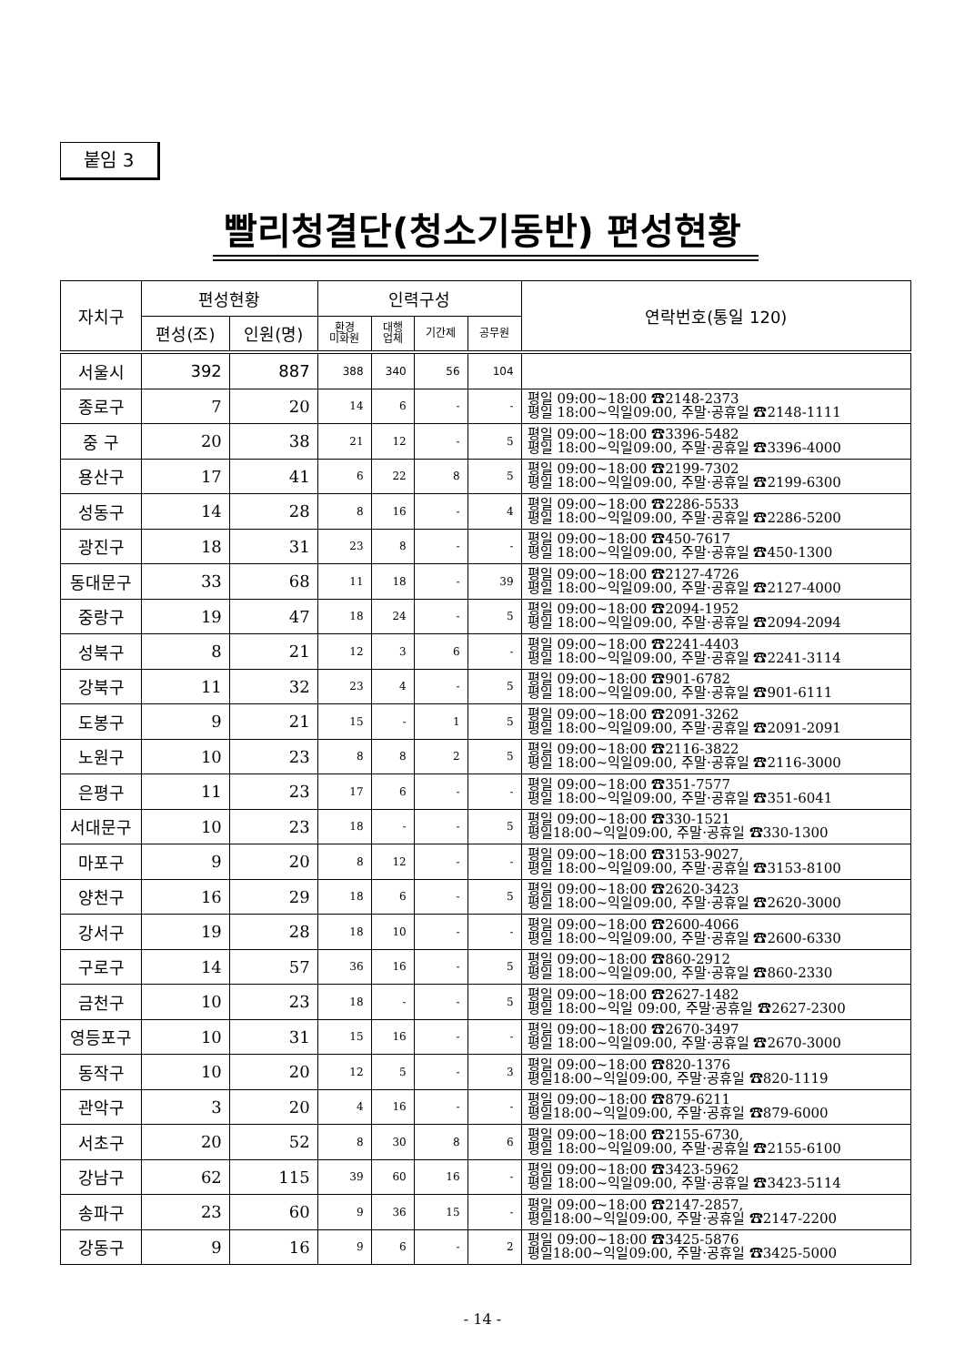붙임 3
빨리청결단(청소기동반) 편성현황
| 자치구 | 편성현황 | | 인력구성 | | | | 연락번호(통일 120) |
| --- | --- | --- | --- | --- | --- | --- | --- |
| | 편성(조) | 인원(명) | 환경 미화원 | 대행 업체 | 기간제 | 공무원 | |
| 서울시 | 392 | 887 | 388 | 340 | 56 | 104 | |
| 종로구 | 7 | 20 | 14 | 6 | - | - | 평일 09:00~18:00 ☎2148-2373 평일 18:00~익일09:00, 주말·공휴일 ☎2148-1111 |
| 중 구 | 20 | 38 | 21 | 12 | - | 5 | 평일 09:00~18:00 ☎3396-5482 평일 18:00~익일09:00, 주말·공휴일 ☎3396-4000 |
| 용산구 | 17 | 41 | 6 | 22 | 8 | 5 | 평일 09:00~18:00 ☎2199-7302 평일 18:00~익일09:00, 주말·공휴일 ☎2199-6300 |
| 성동구 | 14 | 28 | 8 | 16 | - | 4 | 평일 09:00~18:00 ☎2286-5533 평일 18:00~익일09:00, 주말·공휴일 ☎2286-5200 |
| 광진구 | 18 | 31 | 23 | 8 | - | - | 평일 09:00~18:00 ☎450-7617 평일 18:00~익일09:00, 주말·공휴일 ☎450-1300 |
| 동대문구 | 33 | 68 | 11 | 18 | - | 39 | 평일 09:00~18:00 ☎2127-4726 평일 18:00~익일09:00, 주말·공휴일 ☎2127-4000 |
| 중랑구 | 19 | 47 | 18 | 24 | - | 5 | 평일 09:00~18:00 ☎2094-1952 평일 18:00~익일09:00, 주말·공휴일 ☎2094-2094 |
| 성북구 | 8 | 21 | 12 | 3 | 6 | - | 평일 09:00~18:00 ☎2241-4403 평일 18:00~익일09:00, 주말·공휴일 ☎2241-3114 |
| 강북구 | 11 | 32 | 23 | 4 | - | 5 | 평일 09:00~18:00 ☎901-6782 평일 18:00~익일09:00, 주말·공휴일 ☎901-6111 |
| 도봉구 | 9 | 21 | 15 | - | 1 | 5 | 평일 09:00~18:00 ☎2091-3262 평일 18:00~익일09:00, 주말·공휴일 ☎2091-2091 |
| 노원구 | 10 | 23 | 8 | 8 | 2 | 5 | 평일 09:00~18:00 ☎2116-3822 평일 18:00~익일09:00, 주말·공휴일 ☎2116-3000 |
| 은평구 | 11 | 23 | 17 | 6 | - | - | 평일 09:00~18:00 ☎351-7577 평일 18:00~익일09:00, 주말·공휴일 ☎351-6041 |
| 서대문구 | 10 | 23 | 18 | - | - | 5 | 평일 09:00~18:00 ☎330-1521 평일18:00~익일09:00, 주말·공휴일 ☎330-1300 |
| 마포구 | 9 | 20 | 8 | 12 | - | - | 평일 09:00~18:00 ☎3153-9027, 평일 18:00~익일09:00, 주말·공휴일 ☎3153-8100 |
| 양천구 | 16 | 29 | 18 | 6 | - | 5 | 평일 09:00~18:00 ☎2620-3423 평일 18:00~익일09:00, 주말·공휴일 ☎2620-3000 |
| 강서구 | 19 | 28 | 18 | 10 | - | - | 평일 09:00~18:00 ☎2600-4066 평일 18:00~익일09:00, 주말·공휴일 ☎2600-6330 |
| 구로구 | 14 | 57 | 36 | 16 | - | 5 | 평일 09:00~18:00 ☎860-2912 평일 18:00~익일09:00, 주말·공휴일 ☎860-2330 |
| 금천구 | 10 | 23 | 18 | - | - | 5 | 평일 09:00~18:00 ☎2627-1482 평일 18:00~익일 09:00, 주말·공휴일 ☎2627-2300 |
| 영등포구 | 10 | 31 | 15 | 16 | - | - | 평일 09:00~18:00 ☎2670-3497 평일 18:00~익일09:00, 주말·공휴일 ☎2670-3000 |
| 동작구 | 10 | 20 | 12 | 5 | - | 3 | 평일 09:00~18:00 ☎820-1376 평일18:00~익일09:00, 주말·공휴일 ☎820-1119 |
| 관악구 | 3 | 20 | 4 | 16 | - | - | 평일 09:00~18:00 ☎879-6211 평일18:00~익일09:00, 주말·공휴일 ☎879-6000 |
| 서초구 | 20 | 52 | 8 | 30 | 8 | 6 | 평일 09:00~18:00 ☎2155-6730, 평일 18:00~익일09:00, 주말·공휴일 ☎2155-6100 |
| 강남구 | 62 | 115 | 39 | 60 | 16 | - | 평일 09:00~18:00 ☎3423-5962 평일 18:00~익일09:00, 주말·공휴일 ☎3423-5114 |
| 송파구 | 23 | 60 | 9 | 36 | 15 | - | 평일 09:00~18:00 ☎2147-2857, 평일18:00~익일09:00, 주말·공휴일 ☎2147-2200 |
| 강동구 | 9 | 16 | 9 | 6 | - | 2 | 평일 09:00~18:00 ☎3425-5876 평일18:00~익일09:00, 주말·공휴일 ☎3425-5000 |
- 14 -